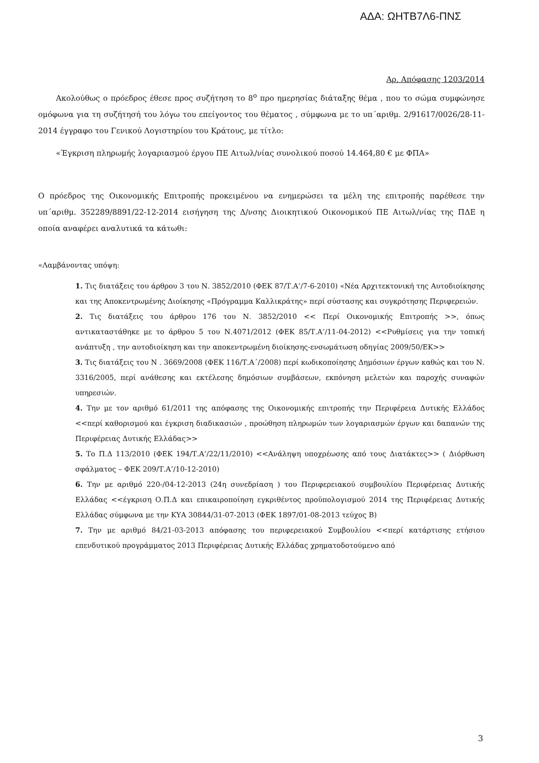ΑΔΑ: ΩΗΤΒ7Λ6-ΠΝΣ
Αρ. Απόφασης 1203/2014
Ακολούθως ο πρόεδρος έθεσε προς συζήτηση το 8<sup>ο</sup> προ ημερησίας διάταξης θέμα , που το σώμα συμφώνησε ομόφωνα για τη συζήτησή του λόγω του επείγοντος του θέματος , σύμφωνα με το υπ΄αριθμ. 2/91617/0026/28-11-2014 έγγραφο του Γενικού Λογιστηρίου του Κράτους, με τίτλο:
«Έγκριση πληρωμής λογαριασμού έργου ΠΕ Αιτωλ/νίας συνολικού ποσού 14.464,80 € με ΦΠΑ»
Ο πρόεδρος της Οικονομικής Επιτροπής προκειμένου να ενημερώσει τα μέλη της επιτροπής παρέθεσε την υπ΄αριθμ. 352289/8891/22-12-2014 εισήγηση της Δ/νσης Διοικητικού Οικονομικού ΠΕ Αιτωλ/νίας της ΠΔΕ η οποία αναφέρει αναλυτικά τα κάτωθι:
«Λαμβάνοντας υπόψη:
1. Τις διατάξεις του άρθρου 3 του Ν. 3852/2010 (ΦΕΚ 87/Τ.Α’/7-6-2010) «Νέα Αρχιτεκτονική της Αυτοδιοίκησης και της Αποκεντρωμένης Διοίκησης «Πρόγραμμα Καλλικράτης» περί σύστασης και συγκρότησης Περιφερειών.
2. Τις διατάξεις του άρθρου 176 του Ν. 3852/2010 << Περί Οικονομικής Επιτροπής >>, όπως αντικαταστάθηκε με το άρθρου 5 του Ν.4071/2012 (ΦΕΚ 85/Τ.Α’/11-04-2012) <<Ρυθμίσεις για την τοπική ανάπτυξη , την αυτοδιοίκηση και την αποκεντρωμένη διοίκησης-ενσωμάτωση οδηγίας 2009/50/ΕΚ>>
3. Τις διατάξεις του Ν . 3669/2008 (ΦΕΚ 116/Τ.Α΄/2008) περί κωδικοποίησης Δημόσιων έργων καθώς και του Ν. 3316/2005, περί ανάθεσης και εκτέλεσης δημόσιων συμβάσεων, εκπόνηση μελετών και παροχής συναφών υπηρεσιών.
4. Την με τον αριθμό 61/2011 της απόφασης της Οικονομικής επιτροπής την Περιφέρεια Δυτικής Ελλάδος <<περί καθορισμού και έγκριση διαδικασιών , προώθηση πληρωμών των λογαριασμών έργων και δαπανών της Περιφέρειας Δυτικής Ελλάδας>>
5. Το Π.Δ 113/2010 (ΦΕΚ 194/Τ.Α’/22/11/2010) <<Ανάληψη υποχρέωσης από τους Διατάκτες>> ( Διόρθωση σφάλματος – ΦΕΚ 209/Τ.Α’/10-12-2010)
6. Την με αριθμό 220-/04-12-2013 (24η συνεδρίαση ) του Περιφερειακού συμβουλίου Περιφέρειας Δυτικής Ελλάδας <<έγκριση Ο.Π.Δ και επικαιροποίηση εγκριθέντος προϋπολογισμού 2014 της Περιφέρειας Δυτικής Ελλάδας σύμφωνα με την ΚΥΑ 30844/31-07-2013 (ΦΕΚ 1897/01-08-2013 τεύχος Β)
7. Την με αριθμό 84/21-03-2013 απόφασης του περιφερειακού Συμβουλίου <<περί κατάρτισης ετήσιου επενδυτικού προγράμματος 2013 Περιφέρειας Δυτικής Ελλάδας χρηματοδοτούμενο από
3